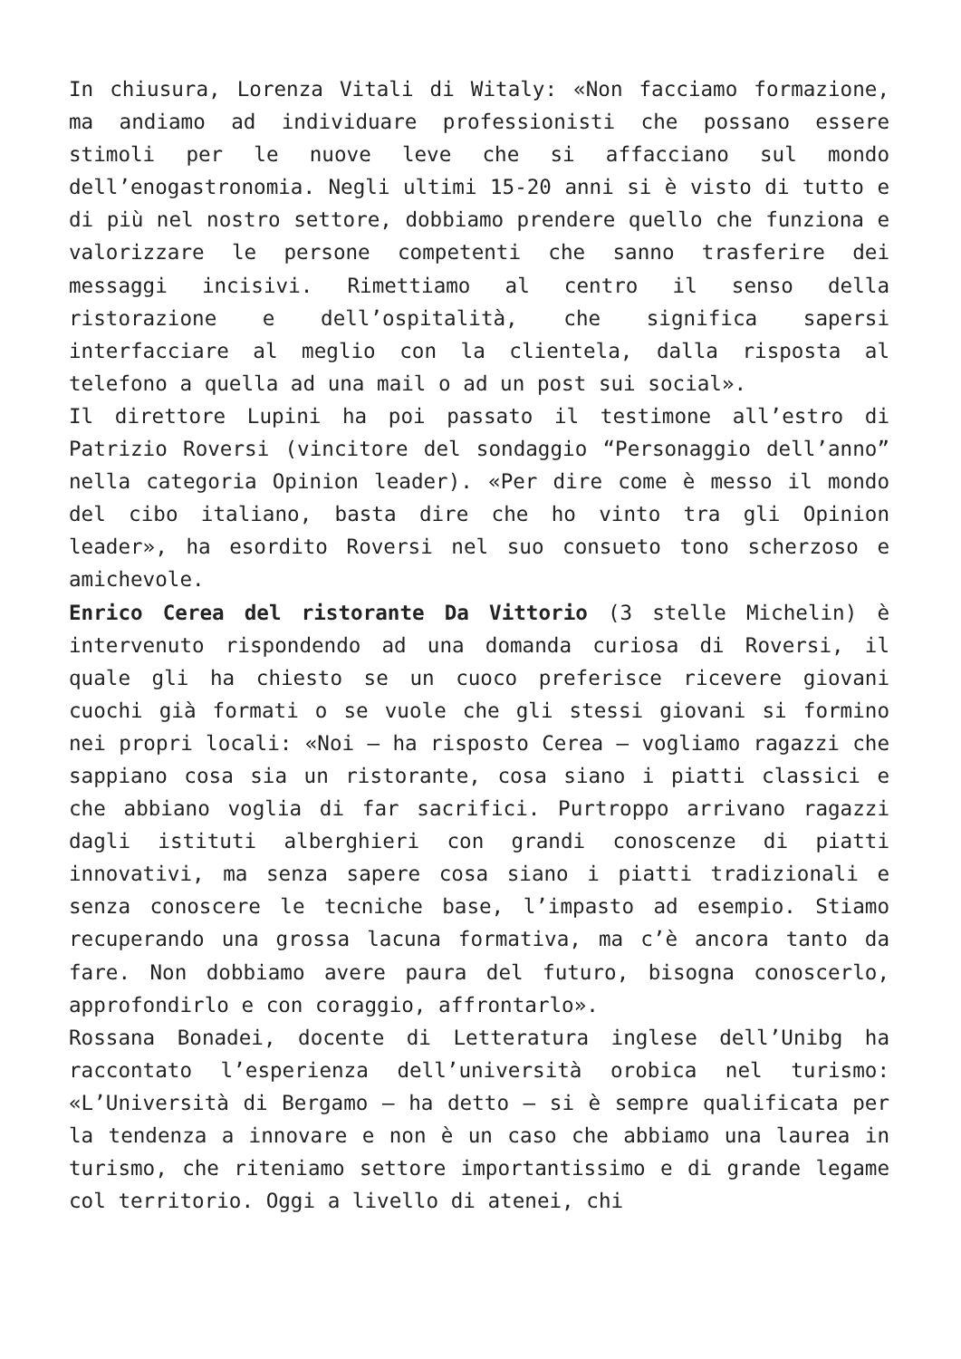In chiusura, Lorenza Vitali di Witaly: «Non facciamo formazione, ma andiamo ad individuare professionisti che possano essere stimoli per le nuove leve che si affacciano sul mondo dell’enogastronomia. Negli ultimi 15-20 anni si è visto di tutto e di più nel nostro settore, dobbiamo prendere quello che funziona e valorizzare le persone competenti che sanno trasferire dei messaggi incisivi. Rimettiamo al centro il senso della ristorazione e dell’ospitalità, che significa sapersi interfacciare al meglio con la clientela, dalla risposta al telefono a quella ad una mail o ad un post sui social».
Il direttore Lupini ha poi passato il testimone all’estro di Patrizio Roversi (vincitore del sondaggio “Personaggio dell’anno” nella categoria Opinion leader). «Per dire come è messo il mondo del cibo italiano, basta dire che ho vinto tra gli Opinion leader», ha esordito Roversi nel suo consueto tono scherzoso e amichevole.
Enrico Cerea del ristorante Da Vittorio (3 stelle Michelin) è intervenuto rispondendo ad una domanda curiosa di Roversi, il quale gli ha chiesto se un cuoco preferisce ricevere giovani cuochi già formati o se vuole che gli stessi giovani si formino nei propri locali: «Noi – ha risposto Cerea – vogliamo ragazzi che sappiano cosa sia un ristorante, cosa siano i piatti classici e che abbiano voglia di far sacrifici. Purtroppo arrivano ragazzi dagli istituti alberghieri con grandi conoscenze di piatti innovativi, ma senza sapere cosa siano i piatti tradizionali e senza conoscere le tecniche base, l’impasto ad esempio. Stiamo recuperando una grossa lacuna formativa, ma c’è ancora tanto da fare. Non dobbiamo avere paura del futuro, bisogna conoscerlo, approfondirlo e con coraggio, affrontarlo».
Rossana Bonadei, docente di Letteratura inglese dell’Unibg ha raccontato l’esperienza dell’università orobica nel turismo: «L’Università di Bergamo – ha detto – si è sempre qualificata per la tendenza a innovare e non è un caso che abbiamo una laurea in turismo, che riteniamo settore importantissimo e di grande legame col territorio. Oggi a livello di atenei, chi